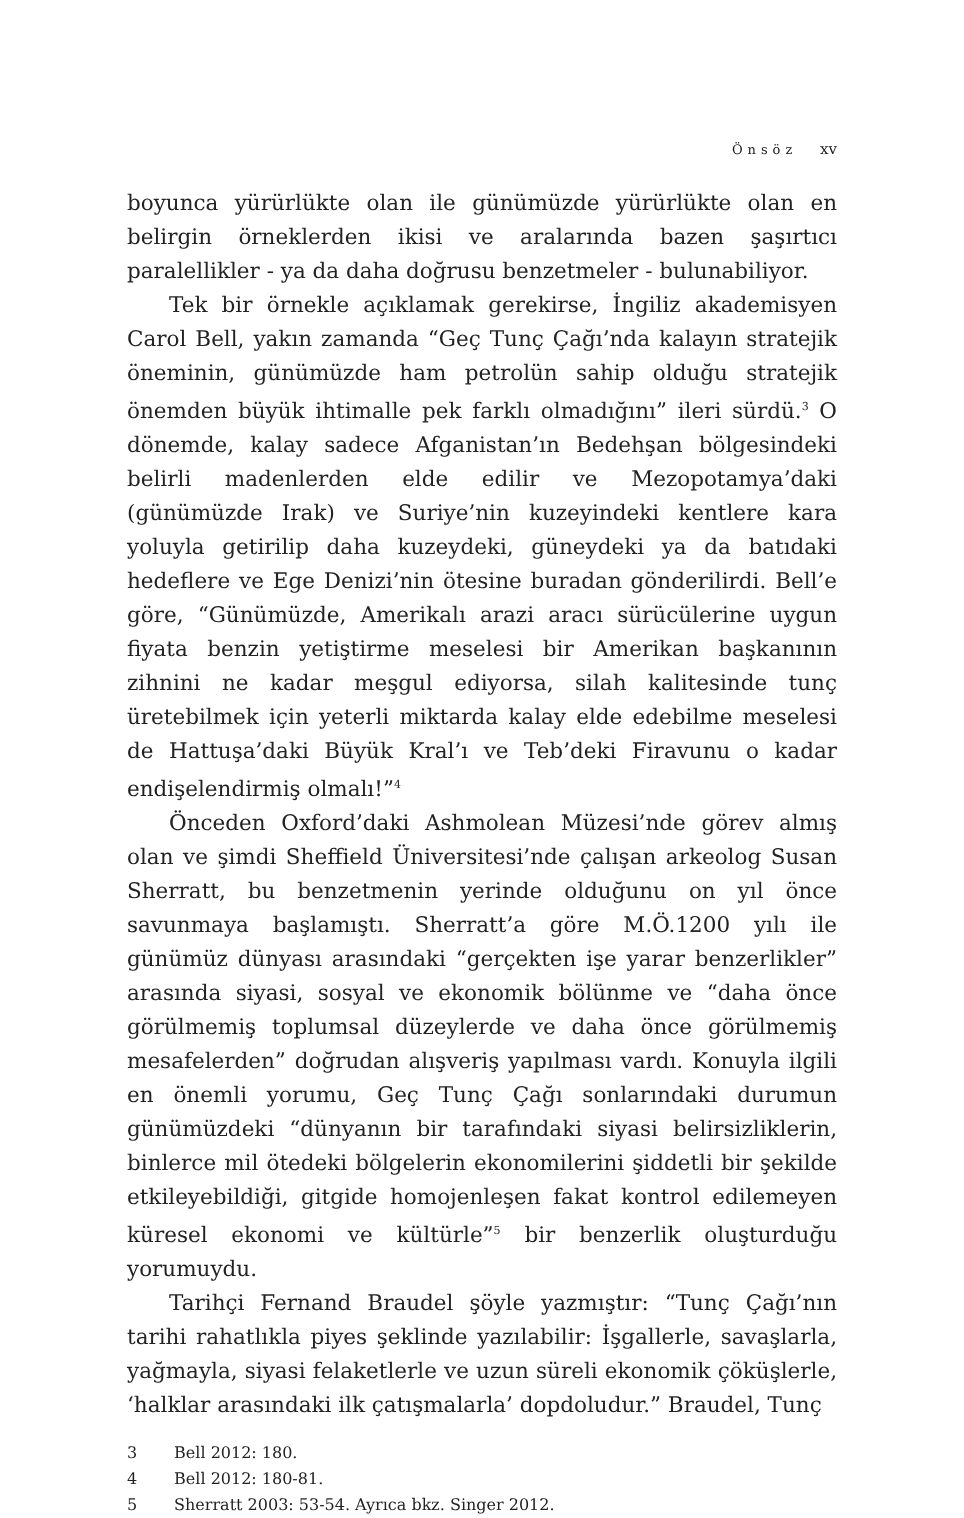Önsöz xv
boyunca yürürlükte olan ile günümüzde yürürlükte olan en belirgin örneklerden ikisi ve aralarında bazen şaşırtıcı paralellikler - ya da daha doğrusu benzetmeler - bulunabiliyor.
Tek bir örnekle açıklamak gerekirse, İngiliz akademisyen Carol Bell, yakın zamanda “Geç Tunç Çağı’nda kalayın stratejik öneminin, günümüzde ham petrolün sahip olduğu stratejik önemden büyük ihtimalle pek farklı olmadığını” ileri sürdü.<sup>3</sup> O dönemde, kalay sadece Afganistan’ın Bedehşan bölgesindeki belirli madenlerden elde edilir ve Mezopotamya’daki (günümüzde Irak) ve Suriye’nin kuzeyindeki kentlere kara yoluyla getirilip daha kuzeydeki, güneydeki ya da batıdaki hedeflere ve Ege Denizi’nin ötesine buradan gönderilirdi. Bell’e göre, “Günümüzde, Amerikalı arazi aracı sürücülerine uygun fiyata benzin yetiştirme meselesi bir Amerikan başkanının zihnini ne kadar meşgul ediyorsa, silah kalitesinde tunç üretebilmek için yeterli miktarda kalay elde edebilme meselesi de Hattuşa’daki Büyük Kral’ı ve Teb’deki Firavunu o kadar endişelendirmiş olmalı!”<sup>4</sup>
Önceden Oxford’daki Ashmolean Müzesi’nde görev almış olan ve şimdi Sheffield Üniversitesi’nde çalışan arkeolog Susan Sherratt, bu benzetmenin yerinde olduğunu on yıl önce savunmaya başlamıştı. Sherratt’a göre M.Ö.1200 yılı ile günümüz dünyası arasındaki “gerçekten işe yarar benzerlikler” arasında siyasi, sosyal ve ekonomik bölünme ve “daha önce görülmemiş toplumsal düzeylerde ve daha önce görülmemiş mesafelerden” doğrudan alışveriş yapılması vardı. Konuyla ilgili en önemli yorumu, Geç Tunç Çağı sonlarındaki durumun günümüzdeki “dünyanın bir tarafındaki siyasi belirsizliklerin, binlerce mil ötedeki bölgelerin ekonomilerini şiddetli bir şekilde etkileyebildiği, gitgide homojenleşen fakat kontrol edilemeyen küresel ekonomi ve kültürle”<sup>5</sup> bir benzerlik oluşturduğu yorumuydu.
Tarihçi Fernand Braudel şöyle yazmıştır: “Tunç Çağı’nın tarihi rahatlıkla piyes şeklinde yazılabilir: İşgallerle, savaşlarla, yağmayla, siyasi felaketlerle ve uzun süreli ekonomik çöküşlerle, ‘halklar arasındaki ilk çatışmalarla’ dopdoludur.” Braudel, Tunç
3 Bell 2012: 180.
4 Bell 2012: 180-81.
5 Sherratt 2003: 53-54. Ayrıca bkz. Singer 2012.